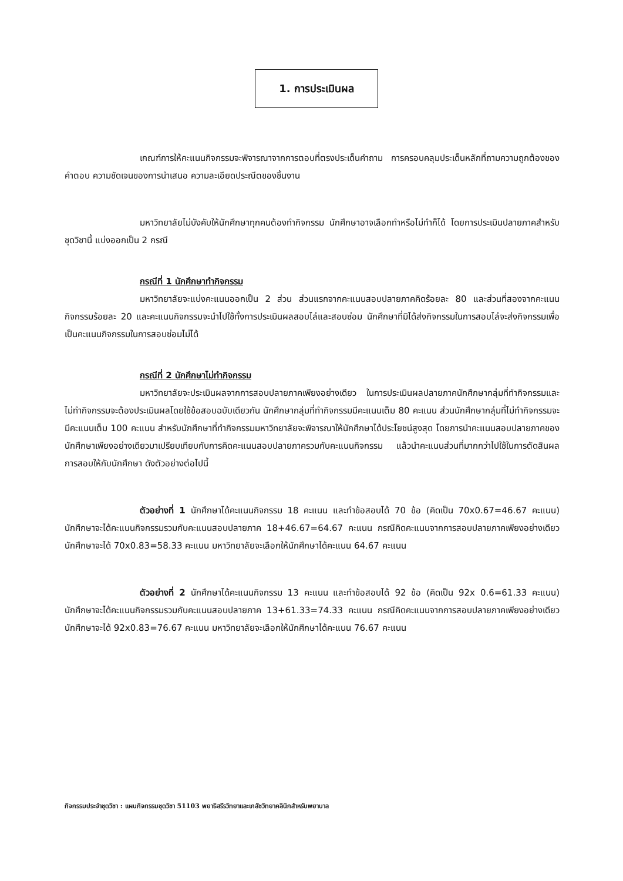1. การประเมินผล
เกณฑ์การให้คะแนนกิจกรรมจะพิจารณาจากการตอบที่ตรงประเด็นคำถาม การครอบคลุมประเด็นหลักที่ถามความถูกต้องของคำตอบ ความชัดเจนของการนำเสนอ ความละเอียดประณีตของชิ้นงาน
มหาวิทยาลัยไม่บังคับให้นักศึกษาทุกคนต้องทำกิจกรรม นักศึกษาอาจเลือกทำหรือไม่ทำก็ได้ โดยการประเมินปลายภาคสำหรับชุดวิชานี้ แบ่งออกเป็น 2 กรณี
กรณีที่ 1 นักศึกษาทำกิจกรรม
มหาวิทยาลัยจะแบ่งคะแนนออกเป็น 2 ส่วน ส่วนแรกจากคะแนนสอบปลายภาคคิดร้อยละ 80 และส่วนที่สองจากคะแนนกิจกรรมร้อยละ 20 และคะแนนกิจกรรมจะนำไปใช้ทั้งการประเมินผลสอบไล่และสอบซ่อม นักศึกษาที่มิได้ส่งกิจกรรมในการสอบไล่จะส่งกิจกรรมเพื่อเป็นคะแนนกิจกรรมในการสอบซ่อมไม่ได้
กรณีที่ 2 นักศึกษาไม่ทำกิจกรรม
มหาวิทยาลัยจะประเมินผลจากการสอบปลายภาคเพียงอย่างเดียว ในการประเมินผลปลายภาคนักศึกษากลุ่มที่ทำกิจกรรมและไม่ทำกิจกรรมจะต้องประเมินผลโดยใช้ข้อสอบฉบับเดียวกัน นักศึกษากลุ่มที่ทำกิจกรรมมีคะแนนเต็ม 80 คะแนน ส่วนนักศึกษากลุ่มที่ไม่ทำกิจกรรมจะมีคะแนนเต็ม 100 คะแนน สำหรับนักศึกษาที่ทำกิจกรรมมหาวิทยาลัยจะพิจารณาให้นักศึกษาได้ประโยชน์สูงสุด โดยการนำคะแนนสอบปลายภาคของนักศึกษาเพียงอย่างเดียวมาเปรียบเทียบกับการคิดคะแนนสอบปลายภาครวมกับคะแนนกิจกรรม แล้วนำคะแนนส่วนที่มากกว่าไปใช้ในการตัดสินผลการสอบให้กับนักศึกษา ดังตัวอย่างต่อไปนี้
ตัวอย่างที่ 1 นักศึกษาได้คะแนนกิจกรรม 18 คะแนน และทำข้อสอบได้ 70 ข้อ (คิดเป็น 70x0.67=46.67 คะแนน) นักศึกษาจะได้คะแนนกิจกรรมรวมกับคะแนนสอบปลายภาค 18+46.67=64.67 คะแนน กรณีคิดคะแนนจากการสอบปลายภาคเพียงอย่างเดียว นักศึกษาจะได้ 70x0.83=58.33 คะแนน มหาวิทยาลัยจะเลือกให้นักศึกษาได้คะแนน 64.67 คะแนน
ตัวอย่างที่ 2 นักศึกษาได้คะแนนกิจกรรม 13 คะแนน และทำข้อสอบได้ 92 ข้อ (คิดเป็น 92x 0.6=61.33 คะแนน) นักศึกษาจะได้คะแนนกิจกรรมรวมกับคะแนนสอบปลายภาค 13+61.33=74.33 คะแนน กรณีคิดคะแนนจากการสอบปลายภาคเพียงอย่างเดียว นักศึกษาจะได้ 92x0.83=76.67 คะแนน มหาวิทยาลัยจะเลือกให้นักศึกษาได้คะแนน 76.67 คะแนน
กิจกรรมประจำชุดวิชา : แผนกิจกรรมชุดวิชา 51103 พยาธิสรีรวิทยาและเภสัชวิทยาคลินิกสำหรับพยาบาล